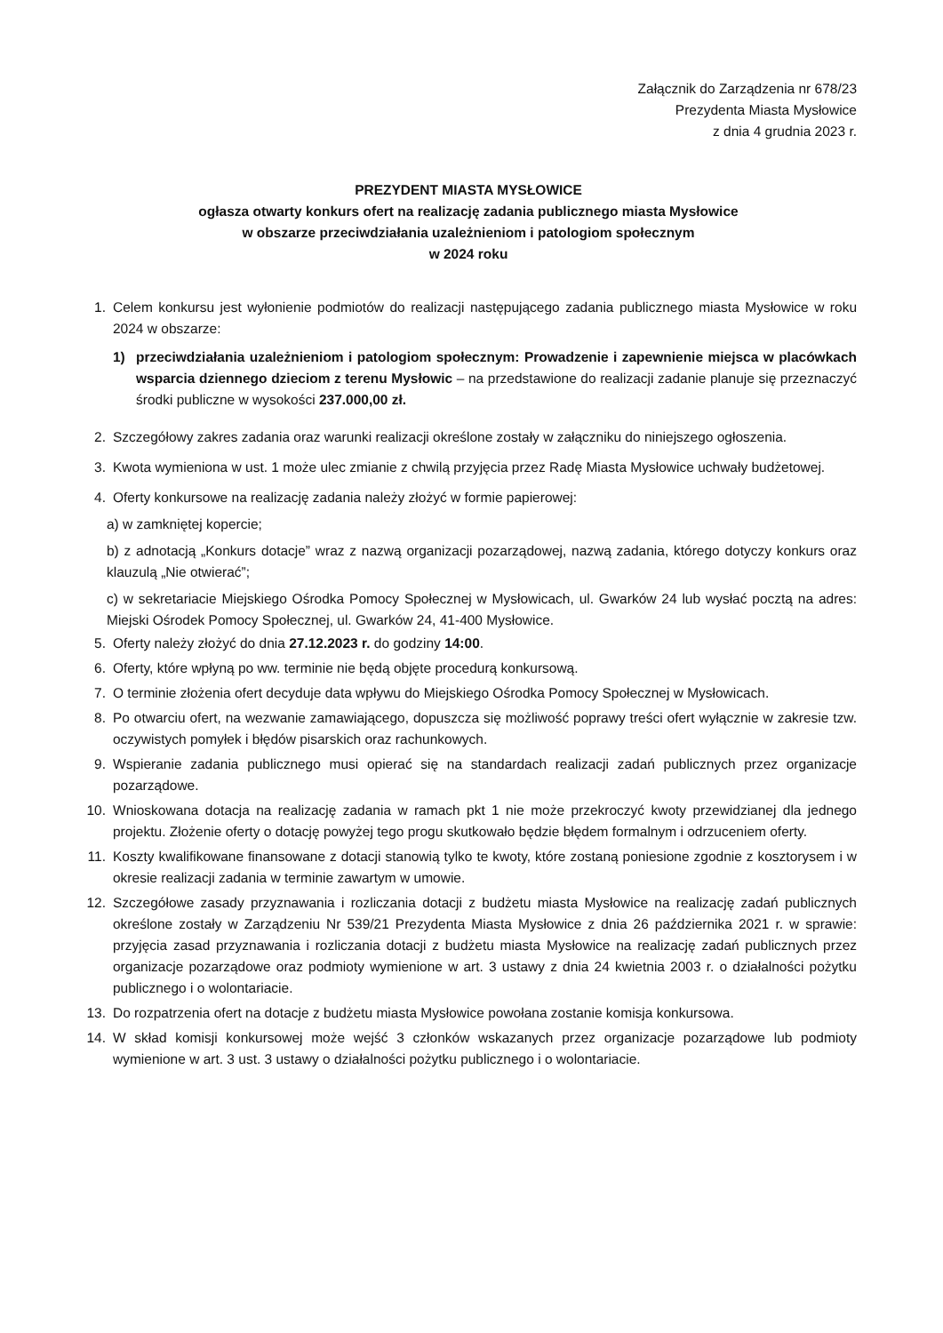Załącznik do Zarządzenia nr 678/23
Prezydenta Miasta Mysłowice
z dnia 4 grudnia 2023 r.
PREZYDENT MIASTA MYSŁOWICE
ogłasza otwarty konkurs ofert na realizację zadania publicznego miasta Mysłowice
w obszarze przeciwdziałania uzależnieniom i patologiom społecznym
w 2024 roku
1. Celem konkursu jest wyłonienie podmiotów do realizacji następującego zadania publicznego miasta Mysłowice w roku 2024 w obszarze:
1) przeciwdziałania uzależnieniom i patologiom społecznym: Prowadzenie i zapewnienie miejsca w placówkach wsparcia dziennego dzieciom z terenu Mysłowic – na przedstawione do realizacji zadanie planuje się przeznaczyć środki publiczne w wysokości 237.000,00 zł.
2. Szczegółowy zakres zadania oraz warunki realizacji określone zostały w załączniku do niniejszego ogłoszenia.
3. Kwota wymieniona w ust. 1 może ulec zmianie z chwilą przyjęcia przez Radę Miasta Mysłowice uchwały budżetowej.
4. Oferty konkursowe na realizację zadania należy złożyć w formie papierowej:
a) w zamkniętej kopercie;
b) z adnotacją „Konkurs dotacje” wraz z nazwą organizacji pozarządowej, nazwą zadania, którego dotyczy konkurs oraz klauzulą „Nie otwierać”;
c) w sekretariacie Miejskiego Ośrodka Pomocy Społecznej w Mysłowicach, ul. Gwarków 24 lub wysłać pocztą na adres: Miejski Ośrodek Pomocy Społecznej, ul. Gwarków 24, 41-400 Mysłowice.
5. Oferty należy złożyć do dnia 27.12.2023 r. do godziny 14:00.
6. Oferty, które wpłyną po ww. terminie nie będą objęte procedurą konkursową.
7. O terminie złożenia ofert decyduje data wpływu do Miejskiego Ośrodka Pomocy Społecznej w Mysłowicach.
8. Po otwarciu ofert, na wezwanie zamawiającego, dopuszcza się możliwość poprawy treści ofert wyłącznie w zakresie tzw. oczywistych pomyłek i błędów pisarskich oraz rachunkowych.
9. Wspieranie zadania publicznego musi opierać się na standardach realizacji zadań publicznych przez organizacje pozarządowe.
10. Wnioskowana dotacja na realizację zadania w ramach pkt 1 nie może przekroczyć kwoty przewidzianej dla jednego projektu. Złożenie oferty o dotację powyżej tego progu skutkowało będzie błędem formalnym i odrzuceniem oferty.
11. Koszty kwalifikowane finansowane z dotacji stanowią tylko te kwoty, które zostaną poniesione zgodnie z kosztorysem i w okresie realizacji zadania w terminie zawartym w umowie.
12. Szczegółowe zasady przyznawania i rozliczania dotacji z budżetu miasta Mysłowice na realizację zadań publicznych określone zostały w Zarządzeniu Nr 539/21 Prezydenta Miasta Mysłowice z dnia 26 października 2021 r. w sprawie: przyjęcia zasad przyznawania i rozliczania dotacji z budżetu miasta Mysłowice na realizację zadań publicznych przez organizacje pozarządowe oraz podmioty wymienione w art. 3 ustawy z dnia 24 kwietnia 2003 r. o działalności pożytku publicznego i o wolontariacie.
13. Do rozpatrzenia ofert na dotacje z budżetu miasta Mysłowice powołana zostanie komisja konkursowa.
14. W skład komisji konkursowej może wejść 3 członków wskazanych przez organizacje pozarządowe lub podmioty wymienione w art. 3 ust. 3 ustawy o działalności pożytku publicznego i o wolontariacie.